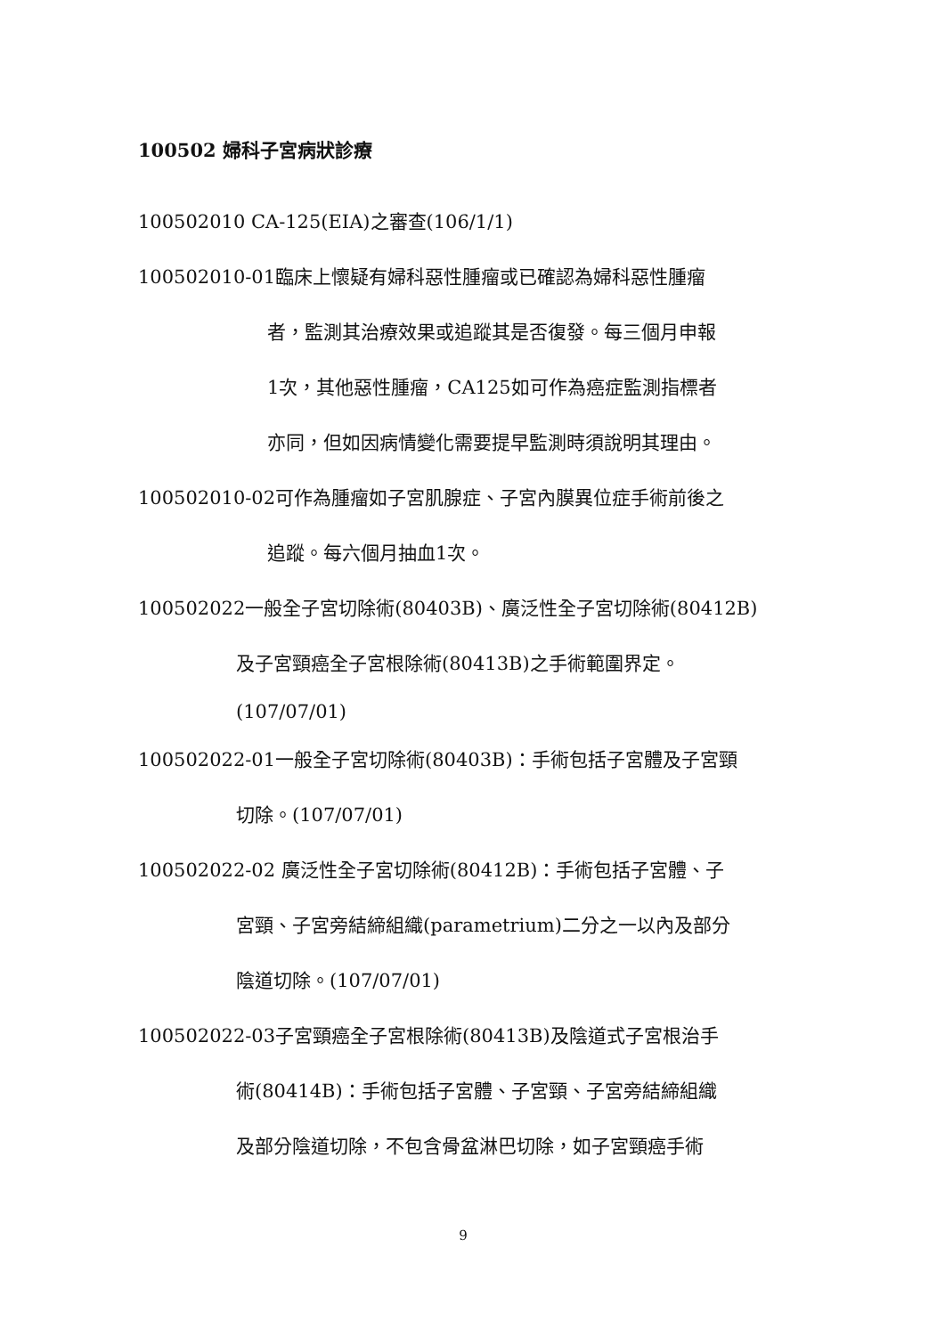100502 婦科子宮病狀診療
100502010 CA-125(EIA)之審查(106/1/1)
100502010-01臨床上懷疑有婦科惡性腫瘤或已確認為婦科惡性腫瘤
者，監測其治療效果或追蹤其是否復發。每三個月申報
1次，其他惡性腫瘤，CA125如可作為癌症監測指標者
亦同，但如因病情變化需要提早監測時須說明其理由。
100502010-02可作為腫瘤如子宮肌腺症、子宮內膜異位症手術前後之
追蹤。每六個月抽血1次。
100502022一般全子宮切除術(80403B)、廣泛性全子宮切除術(80412B)
及子宮頸癌全子宮根除術(80413B)之手術範圍界定。
(107/07/01)
100502022-01一般全子宮切除術(80403B)：手術包括子宮體及子宮頸
切除。(107/07/01)
100502022-02 廣泛性全子宮切除術(80412B)：手術包括子宮體、子
宮頸、子宮旁結締組織(parametrium)二分之一以內及部分
陰道切除。(107/07/01)
100502022-03子宮頸癌全子宮根除術(80413B)及陰道式子宮根治手
術(80414B)：手術包括子宮體、子宮頸、子宮旁結締組織
及部分陰道切除，不包含骨盆淋巴切除，如子宮頸癌手術
9